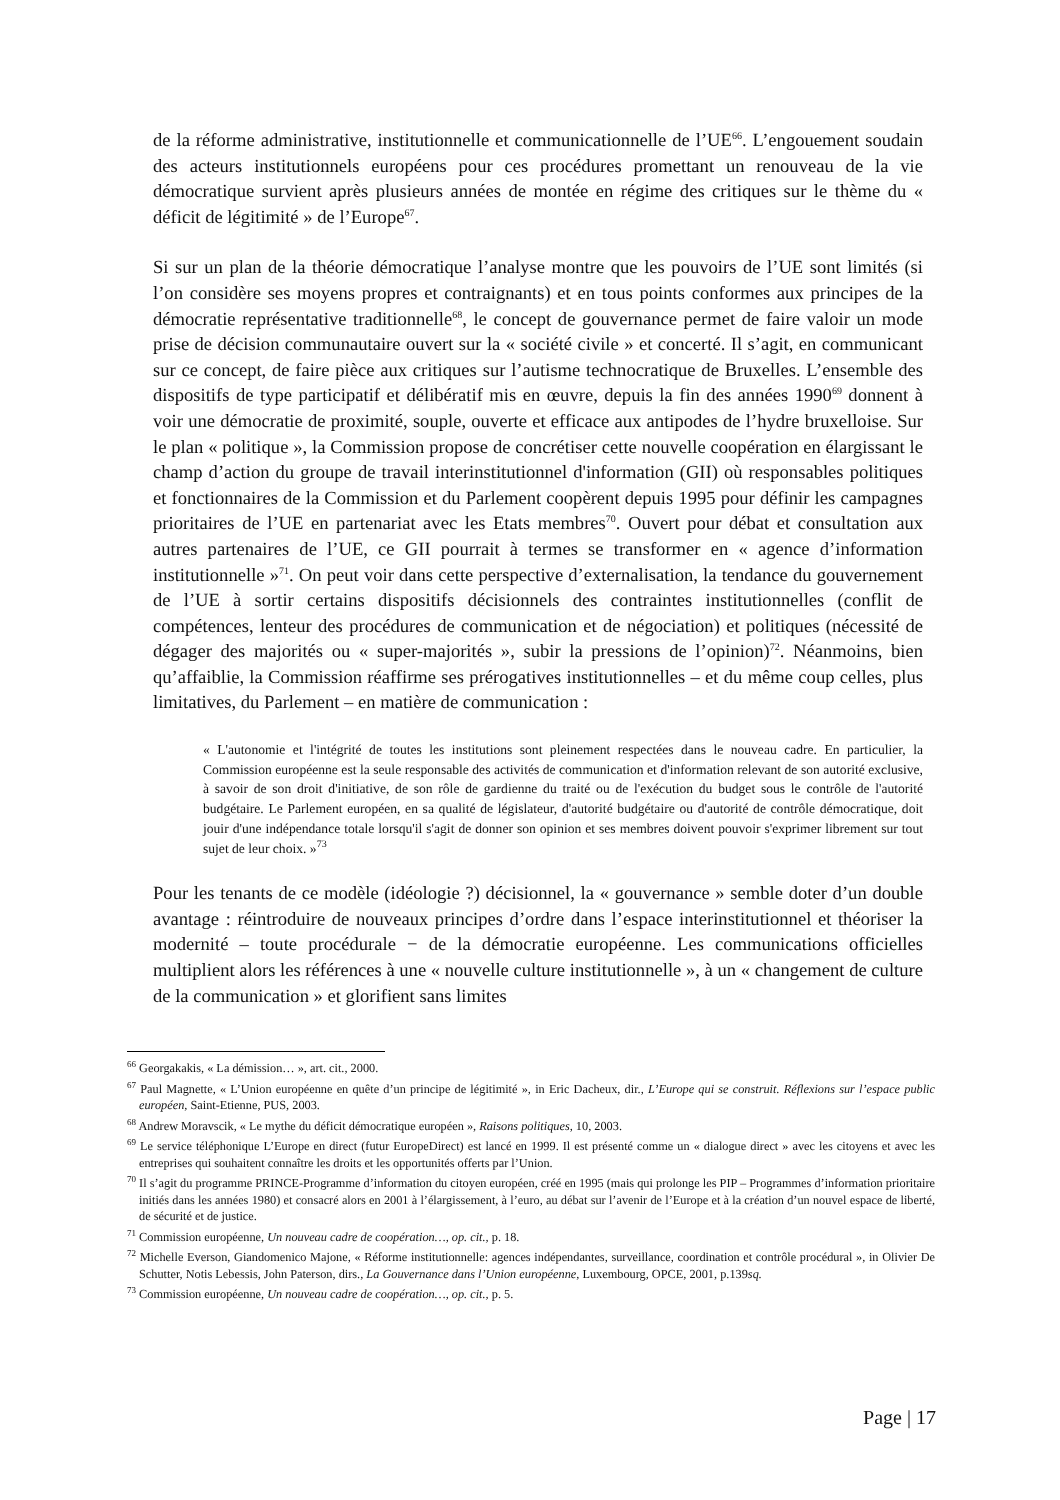de la réforme administrative, institutionnelle et communicationnelle de l’UE<sup>66</sup>. L’engouement soudain des acteurs institutionnels européens pour ces procédures promettant un renouveau de la vie démocratique survient après plusieurs années de montée en régime des critiques sur le thème du « déficit de légitimité » de l’Europe<sup>67</sup>.
Si sur un plan de la théorie démocratique l’analyse montre que les pouvoirs de l’UE sont limités (si l’on considère ses moyens propres et contraignants) et en tous points conformes aux principes de la démocratie représentative traditionnelle<sup>68</sup>, le concept de gouvernance permet de faire valoir un mode prise de décision communautaire ouvert sur la « société civile » et concerté. Il s’agit, en communicant sur ce concept, de faire pièce aux critiques sur l’autisme technocratique de Bruxelles. L’ensemble des dispositifs de type participatif et délibératif mis en œuvre, depuis la fin des années 1990<sup>69</sup> donnent à voir une démocratie de proximité, souple, ouverte et efficace aux antipodes de l’hydre bruxelloise. Sur le plan « politique », la Commission propose de concrétiser cette nouvelle coopération en élargissant le champ d’action du groupe de travail interinstitutionnel d'information (GII) où responsables politiques et fonctionnaires de la Commission et du Parlement coopèrent depuis 1995 pour définir les campagnes prioritaires de l’UE en partenariat avec les Etats membres<sup>70</sup>. Ouvert pour débat et consultation aux autres partenaires de l’UE, ce GII pourrait à termes se transformer en « agence d’information institutionnelle »<sup>71</sup>. On peut voir dans cette perspective d’externalisation, la tendance du gouvernement de l’UE à sortir certains dispositifs décisionnels des contraintes institutionnelles (conflit de compétences, lenteur des procédures de communication et de négociation) et politiques (nécessité de dégager des majorités ou « super-majorités », subir la pressions de l’opinion)<sup>72</sup>. Néanmoins, bien qu’affaiblie, la Commission réaffirme ses prérogatives institutionnelles – et du même coup celles, plus limitatives, du Parlement – en matière de communication :
« L'autonomie et l'intégrité de toutes les institutions sont pleinement respectées dans le nouveau cadre. En particulier, la Commission européenne est la seule responsable des activités de communication et d'information relevant de son autorité exclusive, à savoir de son droit d'initiative, de son rôle de gardienne du traité ou de l'exécution du budget sous le contrôle de l'autorité budgétaire. Le Parlement européen, en sa qualité de législateur, d'autorité budgétaire ou d'autorité de contrôle démocratique, doit jouir d'une indépendance totale lorsqu'il s'agit de donner son opinion et ses membres doivent pouvoir s'exprimer librement sur tout sujet de leur choix. »<sup>73</sup>
Pour les tenants de ce modèle (idéologie ?) décisionnel, la « gouvernance » semble doter d’un double avantage : réintroduire de nouveaux principes d’ordre dans l’espace interinstitutionnel et théoriser la modernité – toute procédurale − de la démocratie européenne. Les communications officielles multiplient alors les références à une « nouvelle culture institutionnelle », à un « changement de culture de la communication » et glorifient sans limites
<sup>66</sup> Georgakakis, « La démission… », art. cit., 2000.
<sup>67</sup> Paul Magnette, « L’Union européenne en quête d’un principe de légitimité », in Eric Dacheux, dir., L’Europe qui se construit. Réflexions sur l’espace public européen, Saint-Etienne, PUS, 2003.
<sup>68</sup> Andrew Moravscik, « Le mythe du déficit démocratique européen », Raisons politiques, 10, 2003.
<sup>69</sup> Le service téléphonique L’Europe en direct (futur EuropeDirect) est lancé en 1999. Il est présenté comme un « dialogue direct » avec les citoyens et avec les entreprises qui souhaitent connaître les droits et les opportunités offerts par l’Union.
<sup>70</sup> Il s’agit du programme PRINCE-Programme d’information du citoyen européen, créé en 1995 (mais qui prolonge les PIP – Programmes d’information prioritaire initiés dans les années 1980) et consacré alors en 2001 à l’élargissement, à l’euro, au débat sur l’avenir de l’Europe et à la création d’un nouvel espace de liberté, de sécurité et de justice.
<sup>71</sup> Commission européenne, Un nouveau cadre de coopération…, op. cit., p. 18.
<sup>72</sup> Michelle Everson, Giandomenico Majone, « Réforme institutionnelle: agences indépendantes, surveillance, coordination et contrôle procédural », in Olivier De Schutter, Notis Lebessis, John Paterson, dirs., La Gouvernance dans l’Union européenne, Luxembourg, OPCE, 2001, p.139sq.
<sup>73</sup> Commission européenne, Un nouveau cadre de coopération…, op. cit., p. 5.
Page | 17